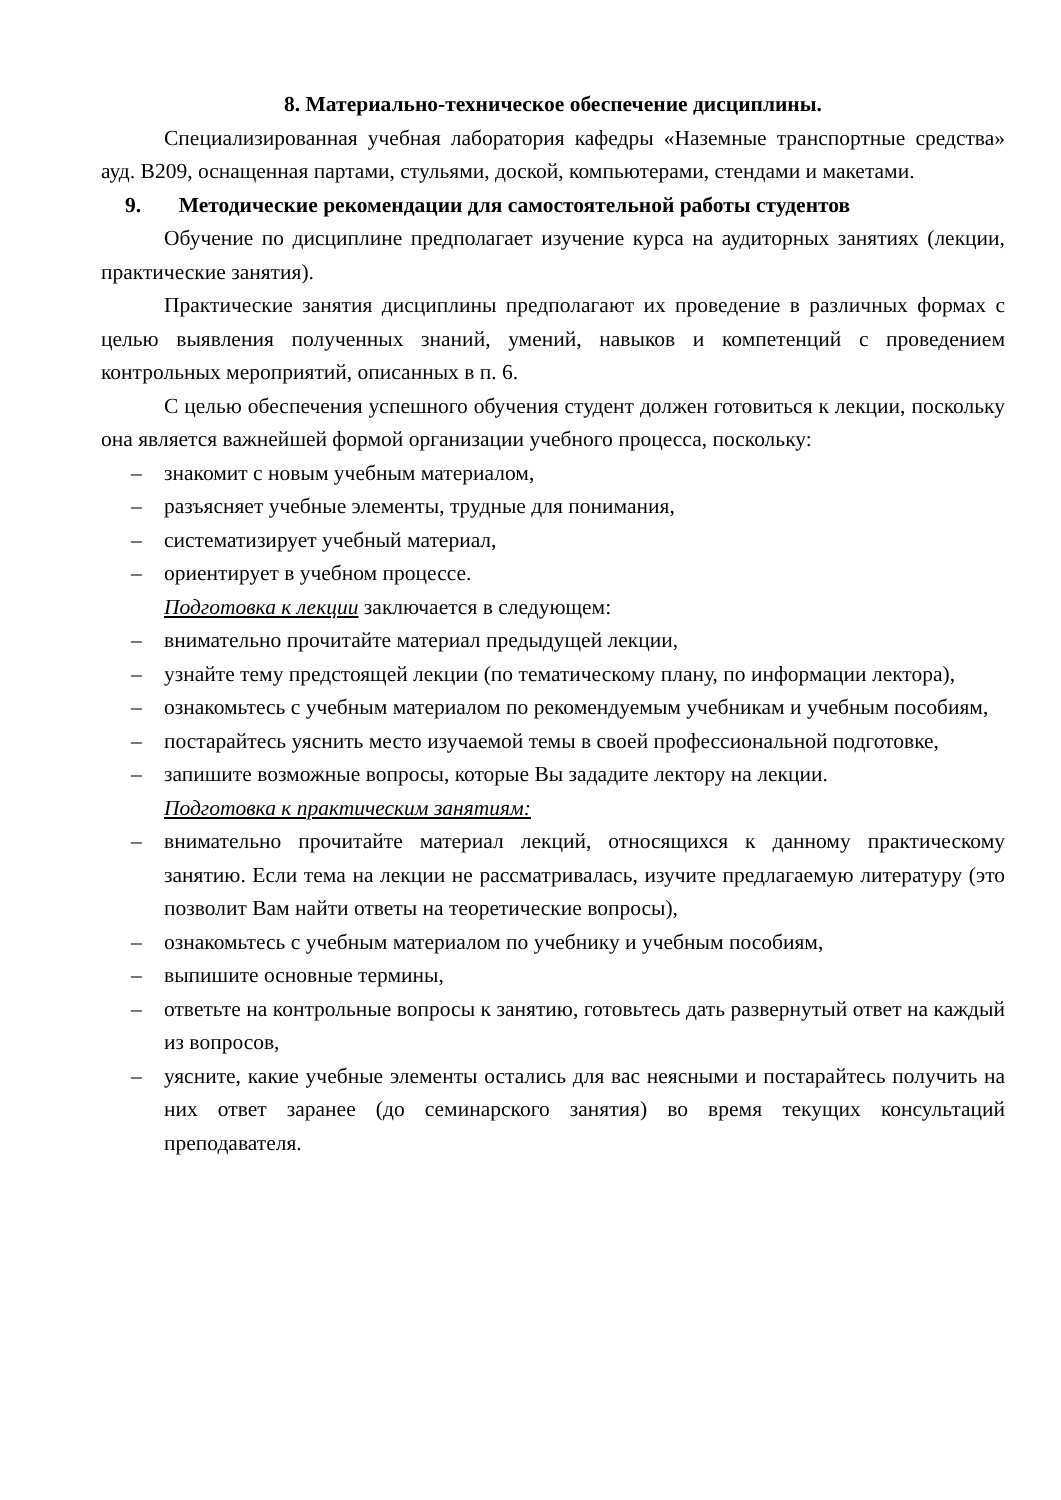8. Материально-техническое обеспечение дисциплины.
Специализированная учебная лаборатория кафедры «Наземные транспортные средства» ауд. В209, оснащенная партами, стульями, доской, компьютерами, стендами и макетами.
9. Методические рекомендации для самостоятельной работы студентов
Обучение по дисциплине предполагает изучение курса на аудиторных занятиях (лекции, практические занятия).
Практические занятия дисциплины предполагают их проведение в различных формах с целью выявления полученных знаний, умений, навыков и компетенций с проведением контрольных мероприятий, описанных в п. 6.
С целью обеспечения успешного обучения студент должен готовиться к лекции, поскольку она является важнейшей формой организации учебного процесса, поскольку:
– знакомит с новым учебным материалом,
– разъясняет учебные элементы, трудные для понимания,
– систематизирует учебный материал,
– ориентирует в учебном процессе.
Подготовка к лекции заключается в следующем:
– внимательно прочитайте материал предыдущей лекции,
– узнайте тему предстоящей лекции (по тематическому плану, по информации лектора),
– ознакомьтесь с учебным материалом по рекомендуемым учебникам и учебным пособиям,
– постарайтесь уяснить место изучаемой темы в своей профессиональной подготовке,
– запишите возможные вопросы, которые Вы зададите лектору на лекции.
Подготовка к практическим занятиям:
– внимательно прочитайте материал лекций, относящихся к данному практическому занятию. Если тема на лекции не рассматривалась, изучите предлагаемую литературу (это позволит Вам найти ответы на теоретические вопросы),
– ознакомьтесь с учебным материалом по учебнику и учебным пособиям,
– выпишите основные термины,
– ответьте на контрольные вопросы к занятию, готовьтесь дать развернутый ответ на каждый из вопросов,
– уясните, какие учебные элементы остались для вас неясными и постарайтесь получить на них ответ заранее (до семинарского занятия) во время текущих консультаций преподавателя.